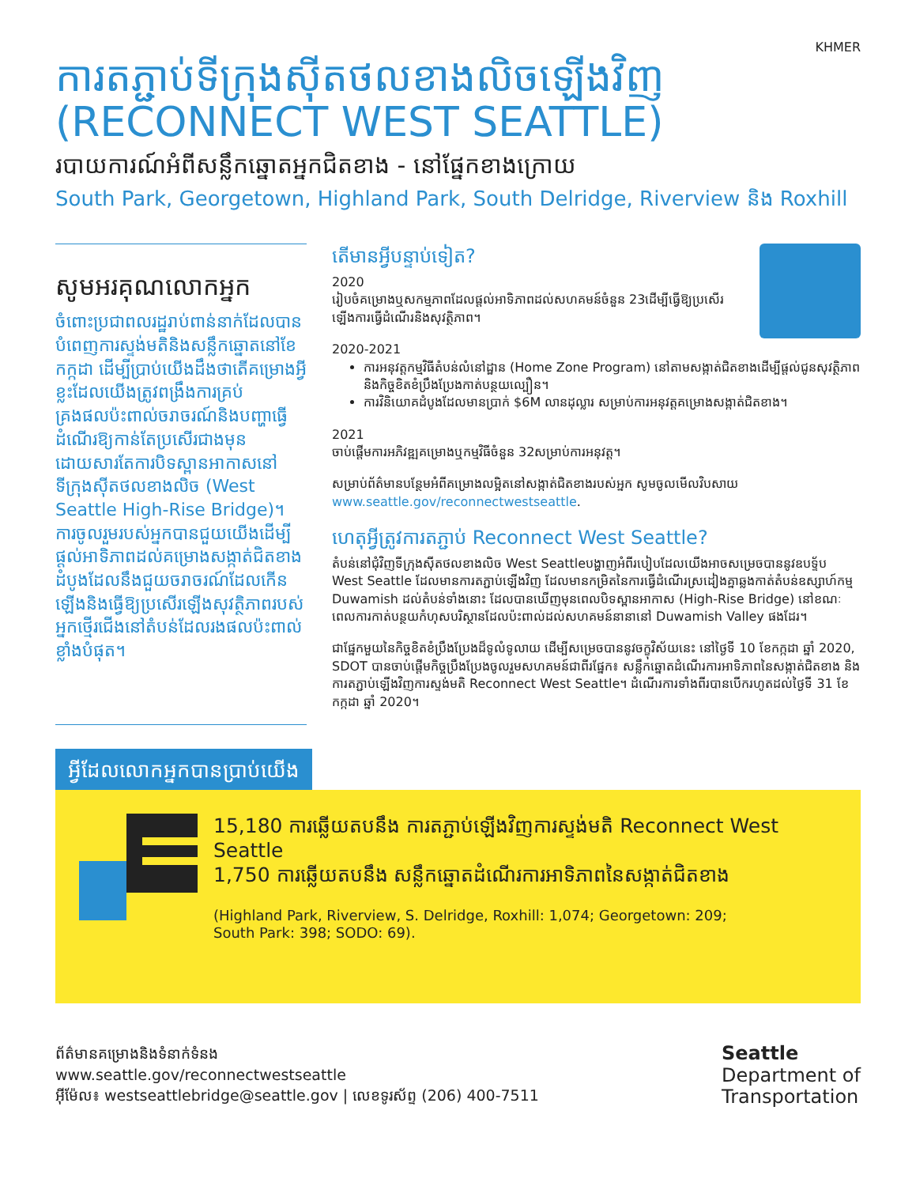KHMER
ការតភ្ជាប់ទីក្រុងស៊ីតថលខាងលិចឡើងវិញ
(RECONNECT WEST SEATTLE)
របាយការណ៍អំពីសន្លឹកឆ្នោតអ្នកជិតខាង - នៅផ្នែកខាងក្រោយ
South Park, Georgetown, Highland Park, South Delridge, Riverview និង Roxhill
សូមអរគុណលោកអ្នក
ចំពោះប្រជាពលរដ្ឋរាប់ពាន់នាក់ដែលបានបំពេញការស្ទង់មតិនិងសន្លឹកឆ្នោតនៅខែកក្កដា ដើម្បីប្រាប់យើងដឹងថាតើគម្រោងអ្វីខ្លះដែលយើងត្រូវពង្រឹងការគ្រប់គ្រងផលប៉ះពាល់ចរាចរណ៍និងបញ្ហាធ្វើដំណើរឱ្យកាន់តែប្រសើរជាងមុនដោយសារតែការបិទស្ពានអាកាសនៅទីក្រុងស៊ីតថលខាងលិច (West Seattle High-Rise Bridge)។ ការចូលរួមរបស់អ្នកបានជួយយើងដើម្បីផ្តល់អាទិភាពដល់គម្រោងសង្កាត់ជិតខាងដំបូងដែលនឹងជួយចរាចរណ៍ដែលកើនឡើងនិងធ្វើឱ្យប្រសើរឡើងសុវត្ថិភាពរបស់អ្នកថ្មើរជើងនៅតំបន់ដែលរងផលប៉ះពាល់ខ្លាំងបំផុត។
តើមានអ្វីបន្ទាប់ទៀត?
2020
រៀបចំគម្រោងឬសកម្មភាពដែលផ្តល់អាទិភាពដល់សហគមន៍ចំនួន 23ដើម្បីធ្វើឱ្យប្រសើរឡើងការធ្វើដំណើរនិងសុវត្ថិភាព។
2020-2021
ការអនុវត្តកម្មវិធីតំបន់លំនៅដ្ឋាន (Home Zone Program) នៅតាមសង្កាត់ជិតខាងដើម្បីផ្តល់ជូនសុវត្ថិភាពនិងកិច្ចខិតខំប្រឹងប្រែងកាត់បន្ថយល្បឿន។
ការវិនិយោគដំបូងដែលមានប្រាក់ $6M លានដុល្លារ សម្រាប់ការអនុវត្តគម្រោងសង្កាត់ជិតខាង។
2021
ចាប់ផ្តើមការអភិវឌ្ឍគម្រោងឬកម្មវិធីចំនួន 32សម្រាប់ការអនុវត្ត។
សម្រាប់ព័ត៌មានបន្ថែមអំពីគម្រោងលម្អិតនៅសង្កាត់ជិតខាងរបស់អ្នក សូមចូលមើលវិបសាយ www.seattle.gov/reconnectwestseattle.
ហេតុអ្វីត្រូវការតភ្ជាប់ Reconnect West Seattle?
តំបន់នៅជុំវិញទីក្រុងស៊ីតថលខាងលិច West Seattleបង្ហាញអំពីរបៀបដែលយើងអាចសម្រេចបាននូវឧបទ្ទ័ប West Seattle ដែលមានការតភ្ជាប់ឡើងវិញ ដែលមានកម្រិតនៃការធ្វើដំណើរស្រដៀងគ្នាឆ្លងកាត់តំបន់ឧស្សាហ៍កម្ម Duwamish ដល់តំបន់ទាំងនោះ ដែលបានឃើញមុនពេលបិទស្ពានអាកាស (High-Rise Bridge) នៅខណៈពេលការកាត់បន្ថយកំហុសបរិស្ថានដែលប៉ះពាល់ដល់សហគមន៍នានានៅ Duwamish Valley ផងដែរ។
ជាផ្នែកមួយនៃកិច្ចខិតខំប្រឹងប្រែងដ៏ទូលំទូលាយ ដើម្បីសម្រេចបាននូវចក្ខុវិស័យនេះ នៅថ្ងៃទី 10 ខែកក្កដា ឆ្នាំ 2020, SDOT បានចាប់ផ្តើមកិច្ចប្រឹងប្រែងចូលរួមសហគមន៍ជាពីរផ្នែក៖ សន្លឹកឆ្នោតដំណើរការអាទិភាពនៃសង្កាត់ជិតខាង និង ការតភ្ជាប់ឡើងវិញការស្ទង់មតិ Reconnect West Seattle។ ដំណើរការទាំងពីរបានបើករហូតដល់ថ្ងៃទី 31 ខែកក្កដា ឆ្នាំ 2020។
អ្វីដែលលោកអ្នកបានប្រាប់យើង
15,180 ការឆ្លើយតបនឹង ការតភ្ជាប់ឡើងវិញការស្ទង់មតិ Reconnect West Seattle
1,750 ការឆ្លើយតបនឹង សន្លឹកឆ្នោតដំណើរការអាទិភាពនៃសង្កាត់ជិតខាង
(Highland Park, Riverview, S. Delridge, Roxhill: 1,074; Georgetown: 209;
South Park: 398; SODO: 69).
ព័ត៌មានគម្រោងនិងទំនាក់ទំនង
www.seattle.gov/reconnectwestseattle
អ៊ីម៉ែល៖ westseattlebridge@seattle.gov | លេខទូរស័ព្ទ (206) 400-7511
Seattle
Department of
Transportation